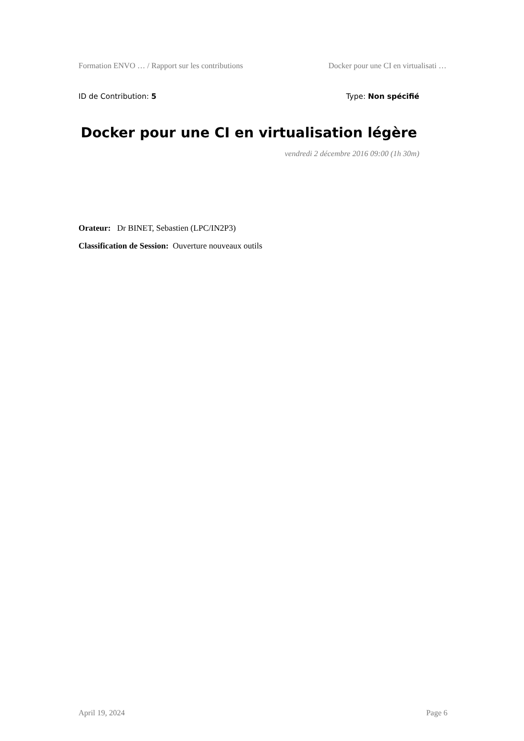Formation ENVO … / Rapport sur les contributions Docker pour une CI en virtualisati …
ID de Contribution: 5 Type: Non spécifié
Docker pour une CI en virtualisation légère
vendredi 2 décembre 2016 09:00 (1h 30m)
Orateur: Dr BINET, Sebastien (LPC/IN2P3)
Classification de Session: Ouverture nouveaux outils
April 19, 2024 Page 6